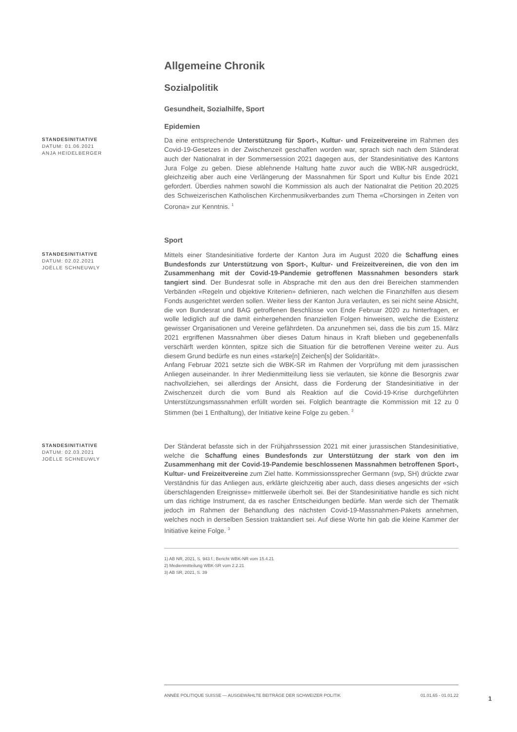Allgemeine Chronik
Sozialpolitik
Gesundheit, Sozialhilfe, Sport
Epidemien
STANDESINITIATIVE
DATUM: 01.06.2021
ANJA HEIDELBERGER
Da eine entsprechende Unterstützung für Sport-, Kultur- und Freizeitvereine im Rahmen des Covid-19-Gesetzes in der Zwischenzeit geschaffen worden war, sprach sich nach dem Ständerat auch der Nationalrat in der Sommersession 2021 dagegen aus, der Standesinitiative des Kantons Jura Folge zu geben. Diese ablehnende Haltung hatte zuvor auch die WBK-NR ausgedrückt, gleichzeitig aber auch eine Verlängerung der Massnahmen für Sport und Kultur bis Ende 2021 gefordert. Überdies nahmen sowohl die Kommission als auch der Nationalrat die Petition 20.2025 des Schweizerischen Katholischen Kirchenmusikverbandes zum Thema «Chorsingen in Zeiten von Corona» zur Kenntnis. <sup>1</sup>
Sport
STANDESINITIATIVE
DATUM: 02.02.2021
JOËLLE SCHNEUWLY
Mittels einer Standesinitiative forderte der Kanton Jura im August 2020 die Schaffung eines Bundesfonds zur Unterstützung von Sport-, Kultur- und Freizeitvereinen, die von den im Zusammenhang mit der Covid-19-Pandemie getroffenen Massnahmen besonders stark tangiert sind. Der Bundesrat solle in Absprache mit den aus den drei Bereichen stammenden Verbänden «Regeln und objektive Kriterien» definieren, nach welchen die Finanzhilfen aus diesem Fonds ausgerichtet werden sollen. Weiter liess der Kanton Jura verlauten, es sei nicht seine Absicht, die von Bundesrat und BAG getroffenen Beschlüsse von Ende Februar 2020 zu hinterfragen, er wolle lediglich auf die damit einhergehenden finanziellen Folgen hinweisen, welche die Existenz gewisser Organisationen und Vereine gefährdeten. Da anzunehmen sei, dass die bis zum 15. März 2021 ergriffenen Massnahmen über dieses Datum hinaus in Kraft blieben und gegebenenfalls verschärft werden könnten, spitze sich die Situation für die betroffenen Vereine weiter zu. Aus diesem Grund bedürfe es nun eines «starke[n] Zeichen[s] der Solidarität».
Anfang Februar 2021 setzte sich die WBK-SR im Rahmen der Vorprüfung mit dem jurassischen Anliegen auseinander. In ihrer Medienmitteilung liess sie verlauten, sie könne die Besorgnis zwar nachvollziehen, sei allerdings der Ansicht, dass die Forderung der Standesinitiative in der Zwischenzeit durch die vom Bund als Reaktion auf die Covid-19-Krise durchgeführten Unterstützungsmassnahmen erfüllt worden sei. Folglich beantragte die Kommission mit 12 zu 0 Stimmen (bei 1 Enthaltung), der Initiative keine Folge zu geben. <sup>2</sup>
STANDESINITIATIVE
DATUM: 02.03.2021
JOËLLE SCHNEUWLY
Der Ständerat befasste sich in der Frühjahrssession 2021 mit einer jurassischen Standesinitiative, welche die Schaffung eines Bundesfonds zur Unterstützung der stark von den im Zusammenhang mit der Covid-19-Pandemie beschlossenen Massnahmen betroffenen Sport-, Kultur- und Freizeitvereine zum Ziel hatte. Kommissionssprecher Germann (svp, SH) drückte zwar Verständnis für das Anliegen aus, erklärte gleichzeitig aber auch, dass dieses angesichts der «sich überschlagenden Ereignisse» mittlerweile überholt sei. Bei der Standesinitiative handle es sich nicht um das richtige Instrument, da es rascher Entscheidungen bedürfe. Man werde sich der Thematik jedoch im Rahmen der Behandlung des nächsten Covid-19-Massnahmen-Pakets annehmen, welches noch in derselben Session traktandiert sei. Auf diese Worte hin gab die kleine Kammer der Initiative keine Folge. <sup>3</sup>
1) AB NR, 2021, S. 943 f.; Bericht WBK-NR vom 15.4.21
2) Medienmitteilung WBK-SR vom 2.2.21
3) AB SR, 2021, S. 39
ANNÉE POLITIQUE SUISSE — AUSGEWÄHLTE BEITRÄGE DER SCHWEIZER POLITIK 01.01.65 - 01.01.22
1